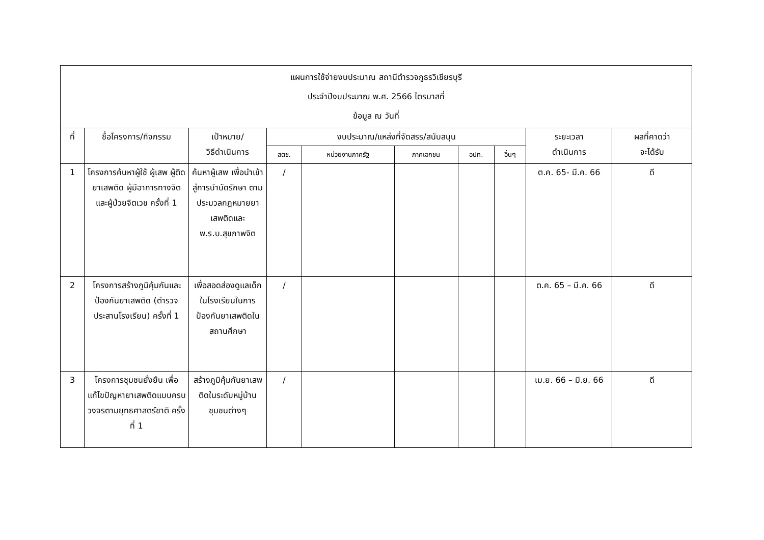| แผนการใช้จ่ายงบประมาณ สถานีตำรวจภูธรวิเชียรบุรี ประจำปีงบประมาณ พ.ศ. 2566 ไตรมาสที่ ข้อมูล ณ วันที่ | | | | | | | | | |
| --- | --- | --- | --- | --- | --- | --- | --- | --- | --- |
| ที่ | ชื่อโครงการ/กิจกรรม | เป้าหมาย/ วิธีดำเนินการ | งบประมาณ/แหล่งที่จัดสรร/สนับสนุน | | | | | ระยะเวลา ดำเนินการ | ผลที่คาดว่า จะได้รับ |
| | | | สตช. | หน่วยงานภาครัฐ | ภาคเอกชน | อปท. | อื่นๆ | | |
| 1 | โครงการค้นหาผู้ใช้ ผู้เสพ ผู้ติดยาเสพติด ผู้มีอาการทางจิตและผู้ป่วยจิตเวช ครั้งที่ 1 | ค้นหาผู้เสพ เพื่อนำเข้าสู่การบำบัดรักษา ตามประมวลกฎหมายยาเสพติดและ พ.ร.บ.สุขภาพจิต | / | | | | | ต.ค. 65- มี.ค. 66 | ดี |
| 2 | โครงการสร้างภูมิคุ้มกันและป้องกันยาเสพติด (ตำรวจประสานโรงเรียน) ครั้งที่ 1 | เพื่อสอดส่องดูแลเด็กในโรงเรียนในการป้องกันยาเสพติดในสถานศึกษา | / | | | | | ต.ค. 65 – มี.ค. 66 | ดี |
| 3 | โครงการชุมชนยั่งยืน เพื่อแก้ไขปัญหายาเสพติดแบบครบวงจรตามยุทธศาสตร์ชาติ ครั้งที่ 1 | สร้างภูมิคุ้มกันยาเสพติดในระดับหมู่บ้านชุมชนต่างๆ | / | | | | | เม.ย. 66 – มิ.ย. 66 | ดี |